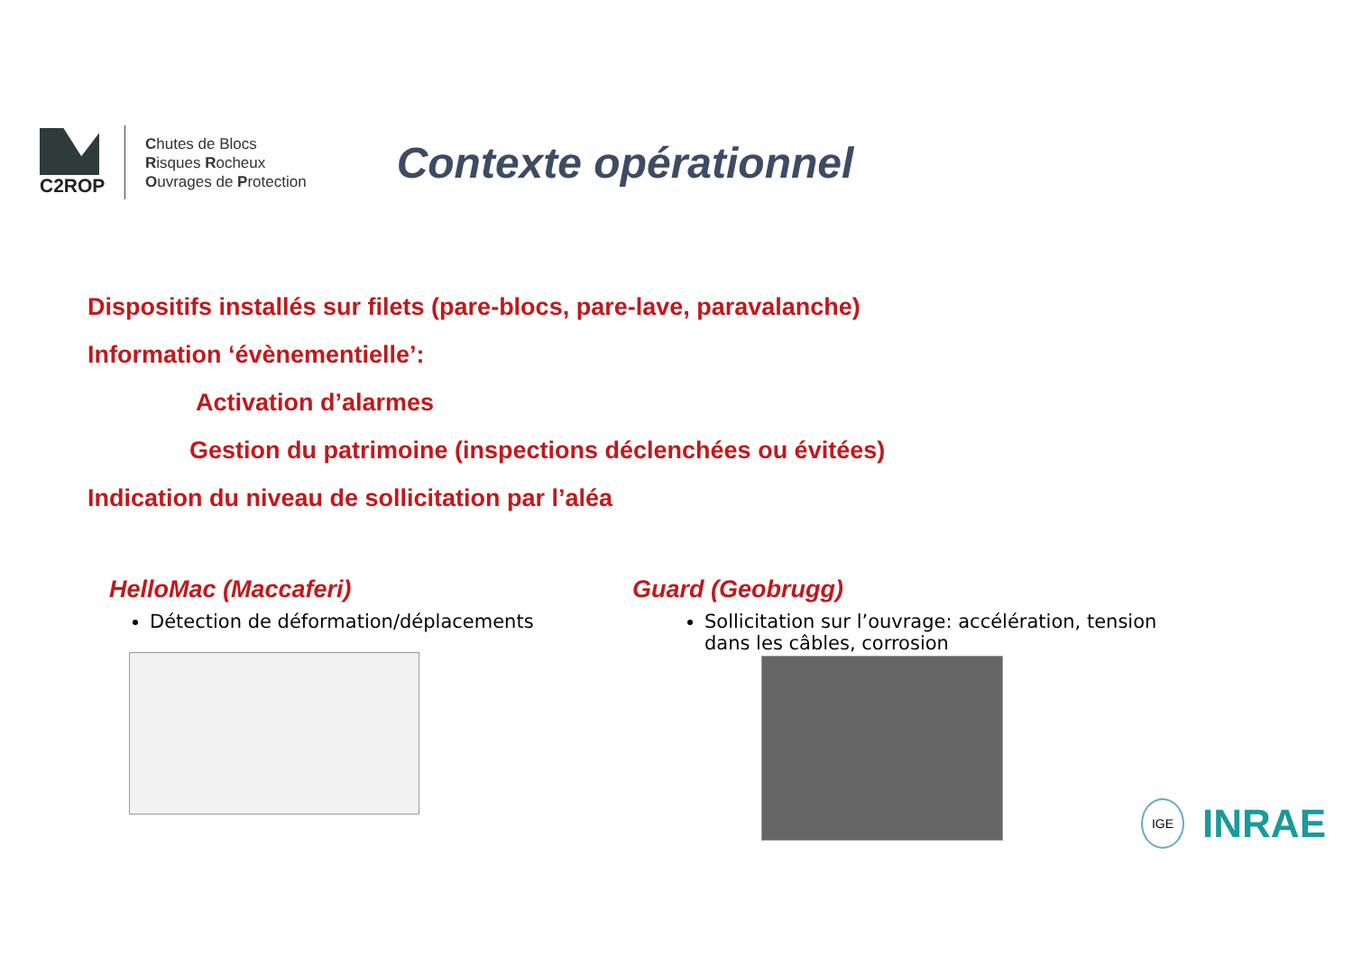C2ROP
Chutes de Blocs
Risques Rocheux
Ouvrages de Protection
Contexte opérationnel
Dispositifs installés sur filets (pare-blocs, pare-lave, paravalanche)
Information ‘évènementielle’:
Activation d’alarmes
Gestion du patrimoine (inspections déclenchées ou évitées)
Indication du niveau de sollicitation par l’aléa
HelloMac (Maccaferi)
Détection de déformation/déplacements
Guard (Geobrugg)
Sollicitation sur l’ouvrage: accélération, tension dans les câbles, corrosion
IGE INRAE